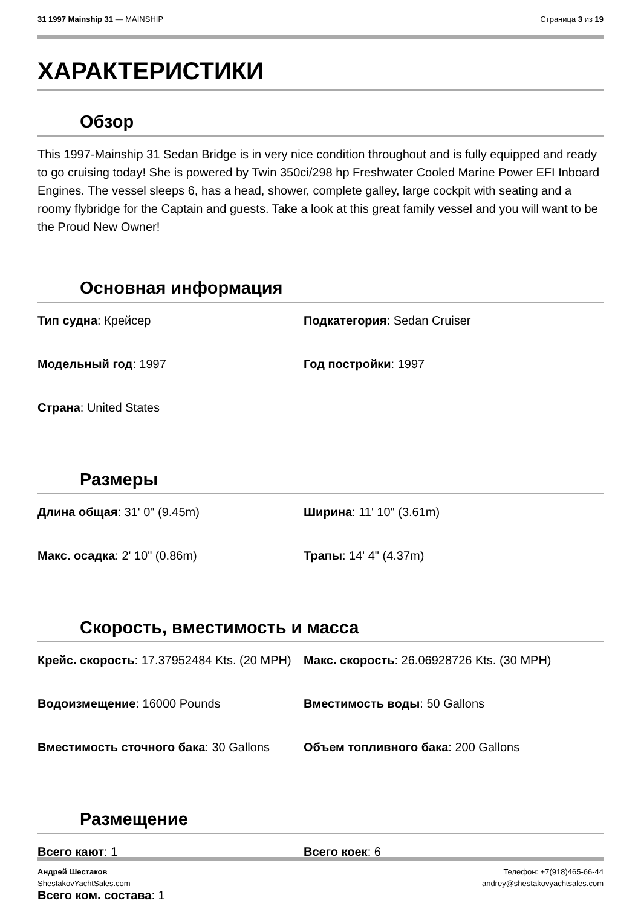31 1997 Mainship 31 — MAINSHIP Страница 3 из 19
ХАРАКТЕРИСТИКИ
Обзор
This 1997-Mainship 31 Sedan Bridge is in very nice condition throughout and is fully equipped and ready to go cruising today! She is powered by Twin 350ci/298 hp Freshwater Cooled Marine Power EFI Inboard Engines. The vessel sleeps 6, has a head, shower, complete galley, large cockpit with seating and a roomy flybridge for the Captain and guests. Take a look at this great family vessel and you will want to be the Proud New Owner!
Основная информация
Тип судна: Крейсер
Подкатегория: Sedan Cruiser
Модельный год: 1997
Год постройки: 1997
Страна: United States
Размеры
Длина общая: 31' 0" (9.45m)
Ширина: 11' 10" (3.61m)
Макс. осадка: 2' 10" (0.86m)
Трапы: 14' 4" (4.37m)
Скорость, вместимость и масса
Крейс. скорость: 17.37952484 Kts. (20 MPH)
Макс. скорость: 26.06928726 Kts. (30 MPH)
Водоизмещение: 16000 Pounds
Вместимость воды: 50 Gallons
Вместимость сточного бака: 30 Gallons
Объем топливного бака: 200 Gallons
Размещение
Всего кают: 1
Всего коек: 6
Всего ком. состава: 1
Андрей Шестаков
ShestakovYachtSales.com Телефон: +7(918)465-66-44
andrey@shestakovyachtsales.com